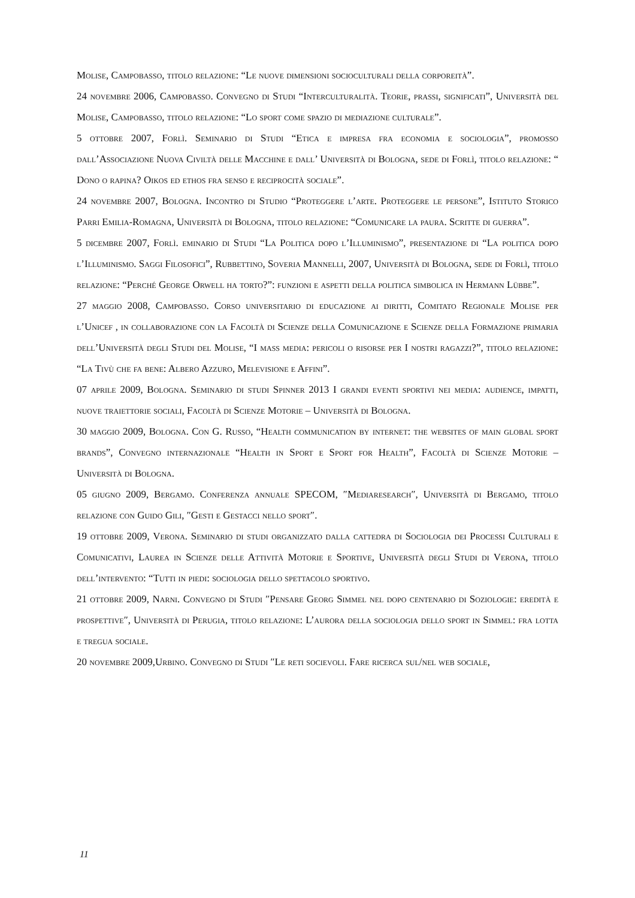Molise, Campobasso, titolo relazione: “Le nuove dimensioni socioculturali della corporeità”.
24 novembre 2006, Campobasso. Convegno di Studi “Interculturalità. Teorie, prassi, significati”, Università del Molise, Campobasso, titolo relazione: “Lo sport come spazio di mediazione culturale”.
5 ottobre 2007, Forlì. Seminario di Studi “Etica e impresa fra economia e sociologia”, promosso dall’Associazione Nuova Civiltà delle Macchine e dall’ Università di Bologna, sede di Forlì, titolo relazione: “ Dono o rapina? Oikos ed ethos fra senso e reciprocità sociale”.
24 novembre 2007, Bologna. Incontro di Studio “Proteggere l’arte. Proteggere le persone”, Istituto Storico Parri Emilia-Romagna, Università di Bologna, titolo relazione: “Comunicare la paura. Scritte di guerra”.
5 dicembre 2007, Forlì. eminario di Studi “La Politica dopo l’Illuminismo”, presentazione di “La politica dopo l’Illuminismo. Saggi Filosofici”, Rubbettino, Soveria Mannelli, 2007, Università di Bologna, sede di Forlì, titolo relazione: “Perché George Orwell ha torto?”: funzioni e aspetti della politica simbolica in Hermann Lübbe”.
27 maggio 2008, Campobasso. Corso universitario di educazione ai diritti, Comitato Regionale Molise per l’Unicef , in collaborazione con la Facoltà di Scienze della Comunicazione e Scienze della Formazione primaria dell’Università degli Studi del Molise, “I mass media: pericoli o risorse per I nostri ragazzi?”, titolo relazione: “La Tivù che fa bene: Albero Azzuro, Melevisione e Affini”.
07 aprile 2009, Bologna. Seminario di studi Spinner 2013 I grandi eventi sportivi nei media: audience, impatti, nuove traiettorie sociali, Facoltà di Scienze Motorie – Università di Bologna.
30 maggio 2009, Bologna. Con G. Russo, “Health communication by internet: the websites of main global sport brands”, Convegno internazionale “Health in Sport e Sport for Health”, Facoltà di Scienze Motorie – Università di Bologna.
05 giugno 2009, Bergamo. Conferenza annuale SPECOM, ″Mediaresearch″, Università di Bergamo, titolo relazione con Guido Gili, ″Gesti e Gestacci nello sport″.
19 ottobre 2009, Verona. Seminario di studi organizzato dalla cattedra di Sociologia dei Processi Culturali e Comunicativi, Laurea in Scienze delle Attività Motorie e Sportive, Università degli Studi di Verona, titolo dell’intervento: “Tutti in piedi: sociologia dello spettacolo sportivo.
21 ottobre 2009, Narni. Convegno di Studi ″Pensare Georg Simmel nel dopo centenario di Soziologie: eredità e prospettive″, Università di Perugia, titolo relazione: L’aurora della sociologia dello sport in Simmel: fra lotta e tregua sociale.
20 novembre 2009,Urbino. Convegno di Studi ″Le reti socievoli. Fare ricerca sul/nel web sociale,
11